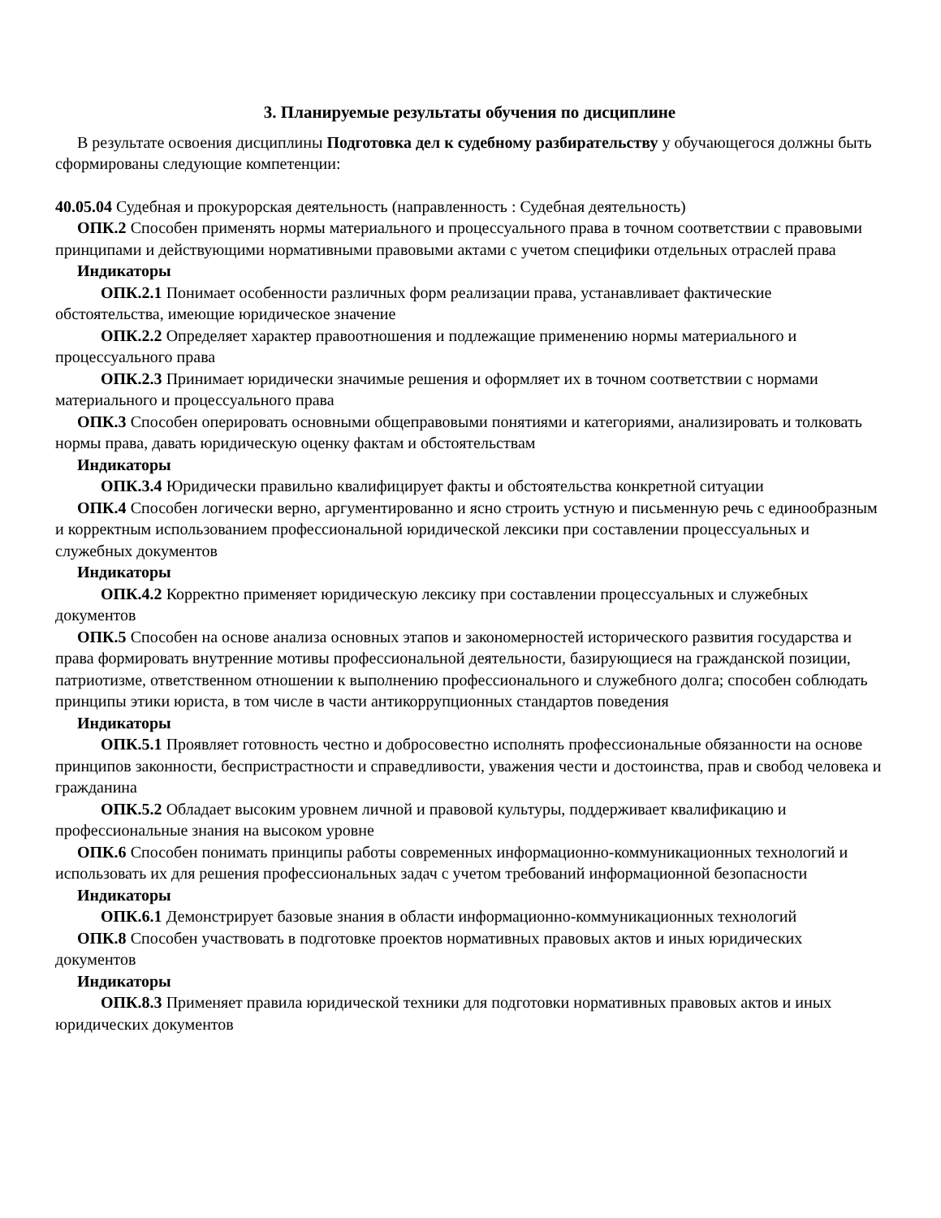3. Планируемые результаты обучения по дисциплине
В результате освоения дисциплины Подготовка дел к судебному разбирательству у обучающегося должны быть сформированы следующие компетенции:
40.05.04 Судебная и прокурорская деятельность (направленность : Судебная деятельность)
ОПК.2 Способен применять нормы материального и процессуального права в точном соответствии с правовыми принципами и действующими нормативными правовыми актами с учетом специфики отдельных отраслей права
Индикаторы
ОПК.2.1 Понимает особенности различных форм реализации права, устанавливает фактические обстоятельства, имеющие юридическое значение
ОПК.2.2 Определяет характер правоотношения и подлежащие применению нормы материального и процессуального права
ОПК.2.3 Принимает юридически значимые решения и оформляет их в точном соответствии с нормами материального и процессуального права
ОПК.3 Способен оперировать основными общеправовыми понятиями и категориями, анализировать и толковать нормы права, давать юридическую оценку фактам и обстоятельствам
Индикаторы
ОПК.3.4 Юридически правильно квалифицирует факты и обстоятельства конкретной ситуации
ОПК.4 Способен логически верно, аргументированно и ясно строить устную и письменную речь с единообразным и корректным использованием профессиональной юридической лексики при составлении процессуальных и служебных документов
Индикаторы
ОПК.4.2 Корректно применяет юридическую лексику при составлении процессуальных и служебных документов
ОПК.5 Способен на основе анализа основных этапов и закономерностей исторического развития государства и права формировать внутренние мотивы профессиональной деятельности, базирующиеся на гражданской позиции, патриотизме, ответственном отношении к выполнению профессионального и служебного долга; способен соблюдать принципы этики юриста, в том числе в части антикоррупционных стандартов поведения
Индикаторы
ОПК.5.1 Проявляет готовность честно и добросовестно исполнять профессиональные обязанности на основе принципов законности, беспристрастности и справедливости, уважения чести и достоинства, прав и свобод человека и гражданина
ОПК.5.2 Обладает высоким уровнем личной и правовой культуры, поддерживает квалификацию и профессиональные знания на высоком уровне
ОПК.6 Способен понимать принципы работы современных информационно-коммуникационных технологий и использовать их для решения профессиональных задач с учетом требований информационной безопасности
Индикаторы
ОПК.6.1 Демонстрирует базовые знания в области информационно-коммуникационных технологий
ОПК.8 Способен участвовать в подготовке проектов нормативных правовых актов и иных юридических документов
Индикаторы
ОПК.8.3 Применяет правила юридической техники для подготовки нормативных правовых актов и иных юридических документов